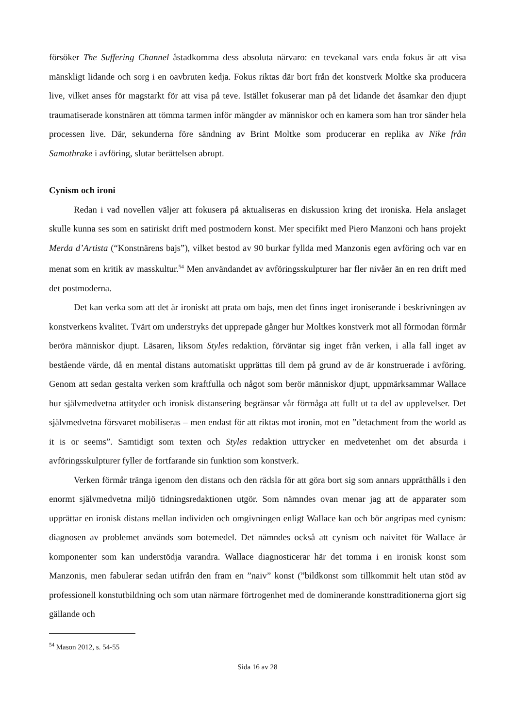försöker The Suffering Channel åstadkomma dess absoluta närvaro: en tevekanal vars enda fokus är att visa mänskligt lidande och sorg i en oavbruten kedja. Fokus riktas där bort från det konstverk Moltke ska producera live, vilket anses för magstarkt för att visa på teve. Istället fokuserar man på det lidande det åsamkar den djupt traumatiserade konstnären att tömma tarmen inför mängder av människor och en kamera som han tror sänder hela processen live. Där, sekunderna före sändning av Brint Moltke som producerar en replika av Nike från Samothrake i avföring, slutar berättelsen abrupt.
Cynism och ironi
Redan i vad novellen väljer att fokusera på aktualiseras en diskussion kring det ironiska. Hela anslaget skulle kunna ses som en satiriskt drift med postmodern konst. Mer specifikt med Piero Manzoni och hans projekt Merda d’Artista (“Konstnärens bajs”), vilket bestod av 90 burkar fyllda med Manzonis egen avföring och var en menat som en kritik av masskultur.<sup>54</sup> Men användandet av avföringsskulpturer har fler nivåer än en ren drift med det postmoderna.
Det kan verka som att det är ironiskt att prata om bajs, men det finns inget ironiserande i beskrivningen av konstverkens kvalitet. Tvärt om understryks det upprepade gånger hur Moltkes konstverk mot all förmodan förmår beröra människor djupt. Läsaren, liksom Styles redaktion, förväntar sig inget från verken, i alla fall inget av bestående värde, då en mental distans automatiskt upprättas till dem på grund av de är konstruerade i avföring. Genom att sedan gestalta verken som kraftfulla och något som berör människor djupt, uppmärksammar Wallace hur självmedvetna attityder och ironisk distansering begränsar vår förmåga att fullt ut ta del av upplevelser. Det självmedvetna försvaret mobiliseras – men endast för att riktas mot ironin, mot en ”detachment from the world as it is or seems”. Samtidigt som texten och Styles redaktion uttrycker en medvetenhet om det absurda i avföringsskulpturer fyller de fortfarande sin funktion som konstverk.
Verken förmår tränga igenom den distans och den rädsla för att göra bort sig som annars upprätthålls i den enormt självmedvetna miljö tidningsredaktionen utgör. Som nämndes ovan menar jag att de apparater som upprättar en ironisk distans mellan individen och omgivningen enligt Wallace kan och bör angripas med cynism: diagnosen av problemet används som botemedel. Det nämndes också att cynism och naivitet för Wallace är komponenter som kan understödja varandra. Wallace diagnosticerar här det tomma i en ironisk konst som Manzonis, men fabulerar sedan utifrån den fram en ”naiv” konst (”bildkonst som tillkommit helt utan stöd av professionell konstutbildning och som utan närmare förtrogenhet med de dominerande konsttraditionerna gjort sig gällande och
<sup>54</sup> Mason 2012, s. 54-55
Sida 16 av 28